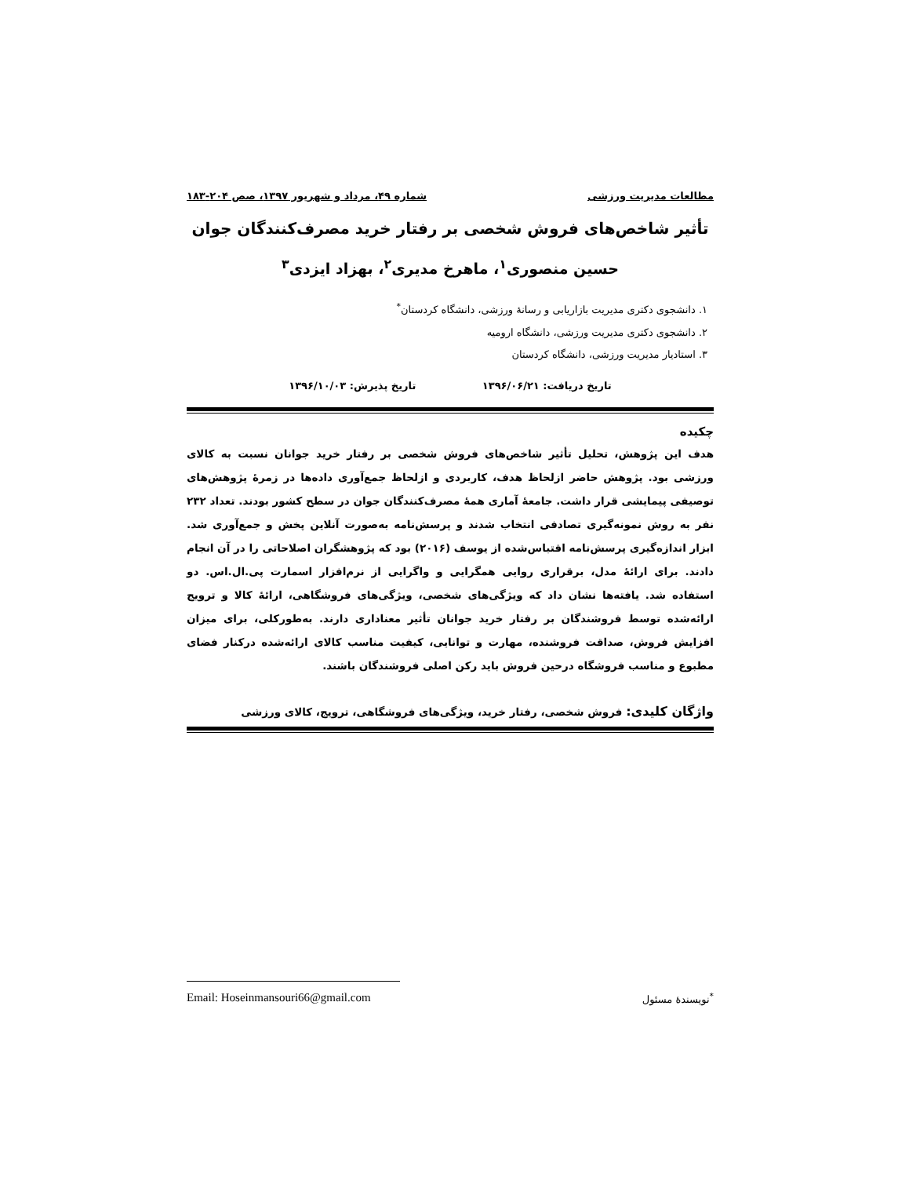مطالعات مدیریت ورزشی شماره ۴۹، مرداد و شهریور ۱۳۹۷، صص ۲۰۴-۱۸۳
تأثیر شاخص‌های فروش شخصی بر رفتار خرید مصرف‌کنندگان جوان
حسین منصوری<sup>۱</sup>، ماهرخ مدیری<sup>۲</sup>، بهزاد ایزدی<sup>۳</sup>
۱. دانشجوی دکتری مدیریت بازاریابی و رسانهٔ ورزشی، دانشگاه کردستان<sup>*</sup>
۲. دانشجوی دکتری مدیریت ورزشی، دانشگاه ارومیه
۳. استادیار مدیریت ورزشی، دانشگاه کردستان
تاریخ دریافت: ۱۳۹۶/۰۶/۲۱ تاریخ پذیرش: ۱۳۹۶/۱۰/۰۳
چکیده
هدف این پژوهش، تحلیل تأثیر شاخص‌های فروش شخصی بر رفتار خرید جوانان نسبت به کالای ورزشی بود. پژوهش حاضر ازلحاظ هدف، کاربردی و ازلحاظ جمع‌آوری داده‌ها در زمرهٔ پژوهش‌های توصیفی پیمایشی قرار داشت. جامعهٔ آماری همهٔ مصرف‌کنندگان جوان در سطح کشور بودند. تعداد ۲۳۲ نفر به روش نمونه‌گیری تصادفی انتخاب شدند و پرسش‌نامه به‌صورت آنلاین پخش و جمع‌آوری شد. ابزار اندازه‌گیری پرسش‌نامه اقتباس‌شده از یوسف (۲۰۱۶) بود که پژوهشگران اصلاحاتی را در آن انجام دادند. برای ارائهٔ مدل، برقراری روایی همگرایی و واگرایی از نرم‌افزار اسمارت پی.ال.اس. دو استفاده شد. یافته‌ها نشان داد که ویژگی‌های شخصی، ویژگی‌های فروشگاهی، ارائهٔ کالا و ترویج ارائه‌شده توسط فروشندگان بر رفتار خرید جوانان تأثیر معناداری دارند. به‌طورکلی، برای میزان افزایش فروش، صداقت فروشنده، مهارت و توانایی، کیفیت مناسب کالای ارائه‌شده درکنار فضای مطبوع و مناسب فروشگاه درحین فروش باید رکن اصلی فروشندگان باشند.
واژگان کلیدی: فروش شخصی، رفتار خرید، ویژگی‌های فروشگاهی، ترویج، کالای ورزشی
Email: Hoseinmansouri66@gmail.com<sup>*</sup>نویسندهٔ مسئول